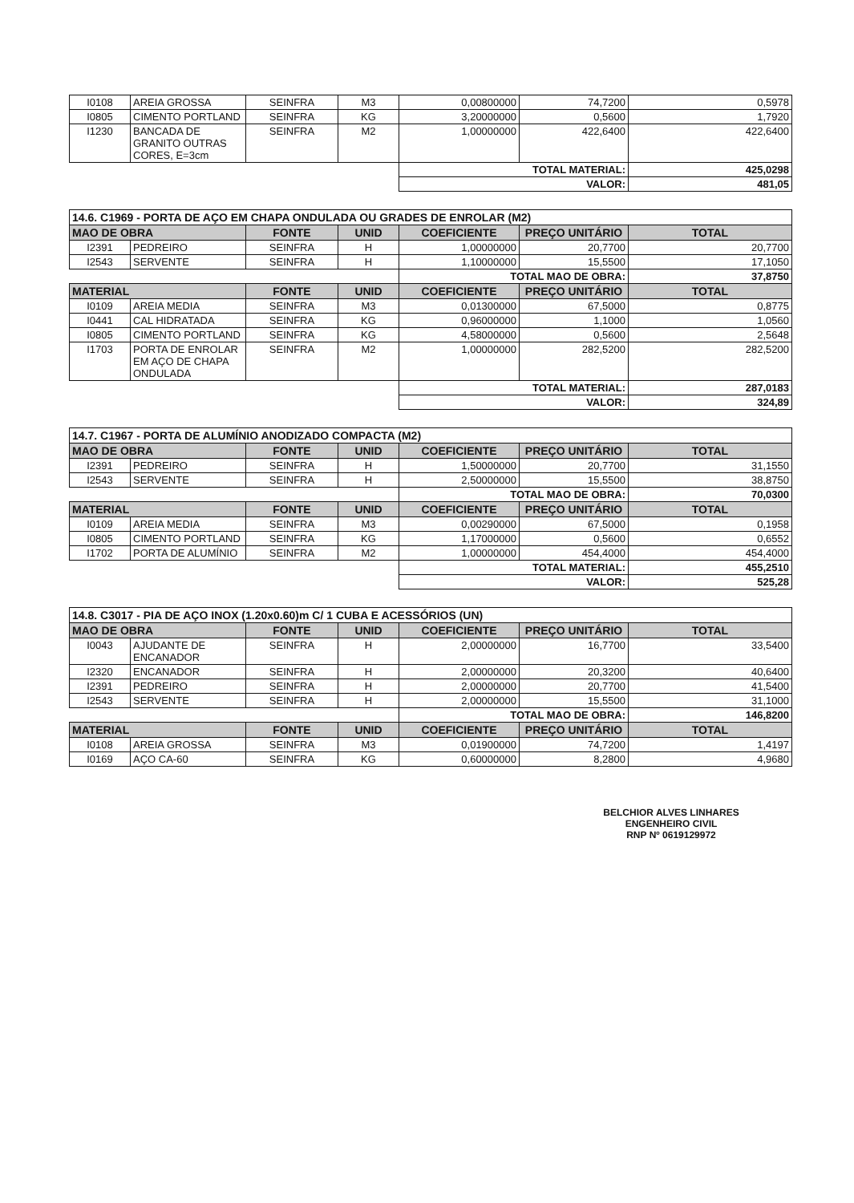| I0108 | AREIA GROSSA | SEINFRA | M3 | 0,00800000 | 74,7200 | 0,5978 |
| I0805 | CIMENTO PORTLAND | SEINFRA | KG | 3,20000000 | 0,5600 | 1,7920 |
| I1230 | BANCADA DE GRANITO OUTRAS CORES, E=3cm | SEINFRA | M2 | 1,00000000 | 422,6400 | 422,6400 |
| | | | | TOTAL MATERIAL: | | 425,0298 |
| | | | | VALOR: | | 481,05 |
| 14.6. C1969 - PORTA DE AÇO EM CHAPA ONDULADA OU GRADES DE ENROLAR (M2) | | | | | | |
| MAO DE OBRA | | FONTE | UNID | COEFICIENTE | PREÇO UNITÁRIO | TOTAL |
| I2391 | PEDREIRO | SEINFRA | H | 1,00000000 | 20,7700 | 20,7700 |
| I2543 | SERVENTE | SEINFRA | H | 1,10000000 | 15,5500 | 17,1050 |
| | | | | TOTAL MAO DE OBRA: | | 37,8750 |
| MATERIAL | | FONTE | UNID | COEFICIENTE | PREÇO UNITÁRIO | TOTAL |
| I0109 | AREIA MEDIA | SEINFRA | M3 | 0,01300000 | 67,5000 | 0,8775 |
| I0441 | CAL HIDRATADA | SEINFRA | KG | 0,96000000 | 1,1000 | 1,0560 |
| I0805 | CIMENTO PORTLAND | SEINFRA | KG | 4,58000000 | 0,5600 | 2,5648 |
| I1703 | PORTA DE ENROLAR EM AÇO DE CHAPA ONDULADA | SEINFRA | M2 | 1,00000000 | 282,5200 | 282,5200 |
| | | | | TOTAL MATERIAL: | | 287,0183 |
| | | | | VALOR: | | 324,89 |
| 14.7. C1967 - PORTA DE ALUMÍNIO ANODIZADO COMPACTA (M2) | | | | | | |
| MAO DE OBRA | | FONTE | UNID | COEFICIENTE | PREÇO UNITÁRIO | TOTAL |
| I2391 | PEDREIRO | SEINFRA | H | 1,50000000 | 20,7700 | 31,1550 |
| I2543 | SERVENTE | SEINFRA | H | 2,50000000 | 15,5500 | 38,8750 |
| | | | | TOTAL MAO DE OBRA: | | 70,0300 |
| MATERIAL | | FONTE | UNID | COEFICIENTE | PREÇO UNITÁRIO | TOTAL |
| I0109 | AREIA MEDIA | SEINFRA | M3 | 0,00290000 | 67,5000 | 0,1958 |
| I0805 | CIMENTO PORTLAND | SEINFRA | KG | 1,17000000 | 0,5600 | 0,6552 |
| I1702 | PORTA DE ALUMÍNIO | SEINFRA | M2 | 1,00000000 | 454,4000 | 454,4000 |
| | | | | TOTAL MATERIAL: | | 455,2510 |
| | | | | VALOR: | | 525,28 |
| 14.8. C3017 - PIA DE AÇO INOX (1.20x0.60)m C/ 1 CUBA E ACESSÓRIOS (UN) | | | | | | |
| MAO DE OBRA | | FONTE | UNID | COEFICIENTE | PREÇO UNITÁRIO | TOTAL |
| I0043 | AJUDANTE DE ENCANADOR | SEINFRA | H | 2,00000000 | 16,7700 | 33,5400 |
| I2320 | ENCANADOR | SEINFRA | H | 2,00000000 | 20,3200 | 40,6400 |
| I2391 | PEDREIRO | SEINFRA | H | 2,00000000 | 20,7700 | 41,5400 |
| I2543 | SERVENTE | SEINFRA | H | 2,00000000 | 15,5500 | 31,1000 |
| | | | | TOTAL MAO DE OBRA: | | 146,8200 |
| MATERIAL | | FONTE | UNID | COEFICIENTE | PREÇO UNITÁRIO | TOTAL |
| I0108 | AREIA GROSSA | SEINFRA | M3 | 0,01900000 | 74,7200 | 1,4197 |
| I0169 | AÇO CA-60 | SEINFRA | KG | 0,60000000 | 8,2800 | 4,9680 |
BELCHIOR ALVES LINHARES
ENGENHEIRO CIVIL
RNP Nº 0619129972